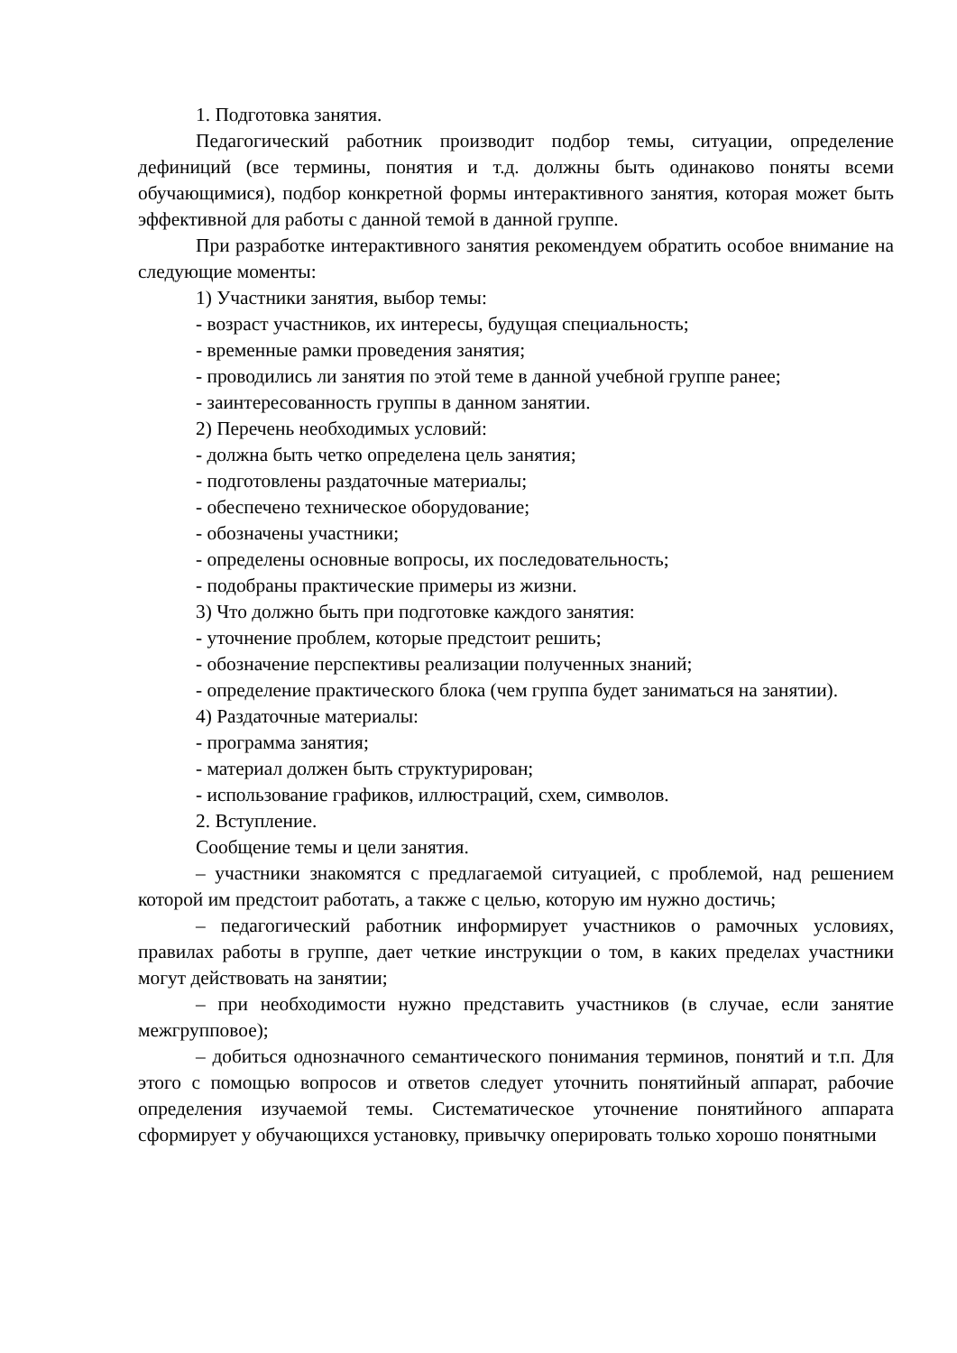1. Подготовка занятия.
Педагогический работник производит подбор темы, ситуации, определение дефиниций (все термины, понятия и т.д. должны быть одинаково поняты всеми обучающимися), подбор конкретной формы интерактивного занятия, которая может быть эффективной для работы с данной темой в данной группе.
При разработке интерактивного занятия рекомендуем обратить особое внимание на следующие моменты:
1) Участники занятия, выбор темы:
- возраст участников, их интересы, будущая специальность;
- временные рамки проведения занятия;
- проводились ли занятия по этой теме в данной учебной группе ранее;
- заинтересованность группы в данном занятии.
2) Перечень необходимых условий:
- должна быть четко определена цель занятия;
- подготовлены раздаточные материалы;
- обеспечено техническое оборудование;
- обозначены участники;
- определены основные вопросы, их последовательность;
- подобраны практические примеры из жизни.
3) Что должно быть при подготовке каждого занятия:
- уточнение проблем, которые предстоит решить;
- обозначение перспективы реализации полученных знаний;
- определение практического блока (чем группа будет заниматься на занятии).
4) Раздаточные материалы:
- программа занятия;
- материал должен быть структурирован;
- использование графиков, иллюстраций, схем, символов.
2. Вступление.
Сообщение темы и цели занятия.
– участники знакомятся с предлагаемой ситуацией, с проблемой, над решением которой им предстоит работать, а также с целью, которую им нужно достичь;
– педагогический работник информирует участников о рамочных условиях, правилах работы в группе, дает четкие инструкции о том, в каких пределах участники могут действовать на занятии;
– при необходимости нужно представить участников (в случае, если занятие межгрупповое);
– добиться однозначного семантического понимания терминов, понятий и т.п. Для этого с помощью вопросов и ответов следует уточнить понятийный аппарат, рабочие определения изучаемой темы. Систематическое уточнение понятийного аппарата сформирует у обучающихся установку, привычку оперировать только хорошо понятными